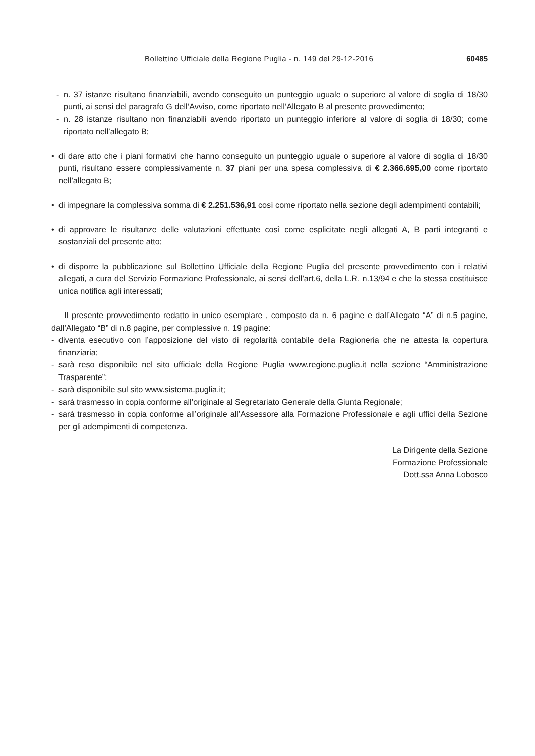Bollettino Ufficiale della Regione Puglia - n. 149 del 29-12-2016 60485
- n. 37 istanze risultano finanziabili, avendo conseguito un punteggio uguale o superiore al valore di soglia di 18/30 punti, ai sensi del paragrafo G dell’Avviso, come riportato nell’Allegato B al presente provvedimento;
- n. 28 istanze risultano non finanziabili avendo riportato un punteggio inferiore al valore di soglia di 18/30; come riportato nell’allegato B;
• di dare atto che i piani formativi che hanno conseguito un punteggio uguale o superiore al valore di soglia di 18/30 punti, risultano essere complessivamente n. 37 piani per una spesa complessiva di € 2.366.695,00 come riportato nell’allegato B;
• di impegnare la complessiva somma di € 2.251.536,91 così come riportato nella sezione degli adempimenti contabili;
• di approvare le risultanze delle valutazioni effettuate così come esplicitate negli allegati A, B parti integranti e sostanziali del presente atto;
• di disporre la pubblicazione sul Bollettino Ufficiale della Regione Puglia del presente provvedimento con i relativi allegati, a cura del Servizio Formazione Professionale, ai sensi dell’art.6, della L.R. n.13/94 e che la stessa costituisce unica notifica agli interessati;
Il presente provvedimento redatto in unico esemplare , composto da n. 6 pagine e dall’Allegato “A” di n.5 pagine, dall’Allegato “B” di n.8 pagine, per complessive n. 19 pagine:
- diventa esecutivo con l’apposizione del visto di regolarità contabile della Ragioneria che ne attesta la copertura finanziaria;
- sarà reso disponibile nel sito ufficiale della Regione Puglia www.regione.puglia.it nella sezione “Amministrazione Trasparente”;
- sarà disponibile sul sito www.sistema.puglia.it;
- sarà trasmesso in copia conforme all’originale al Segretariato Generale della Giunta Regionale;
- sarà trasmesso in copia conforme all’originale all’Assessore alla Formazione Professionale e agli uffici della Sezione per gli adempimenti di competenza.
La Dirigente della Sezione
Formazione Professionale
Dott.ssa Anna Lobosco